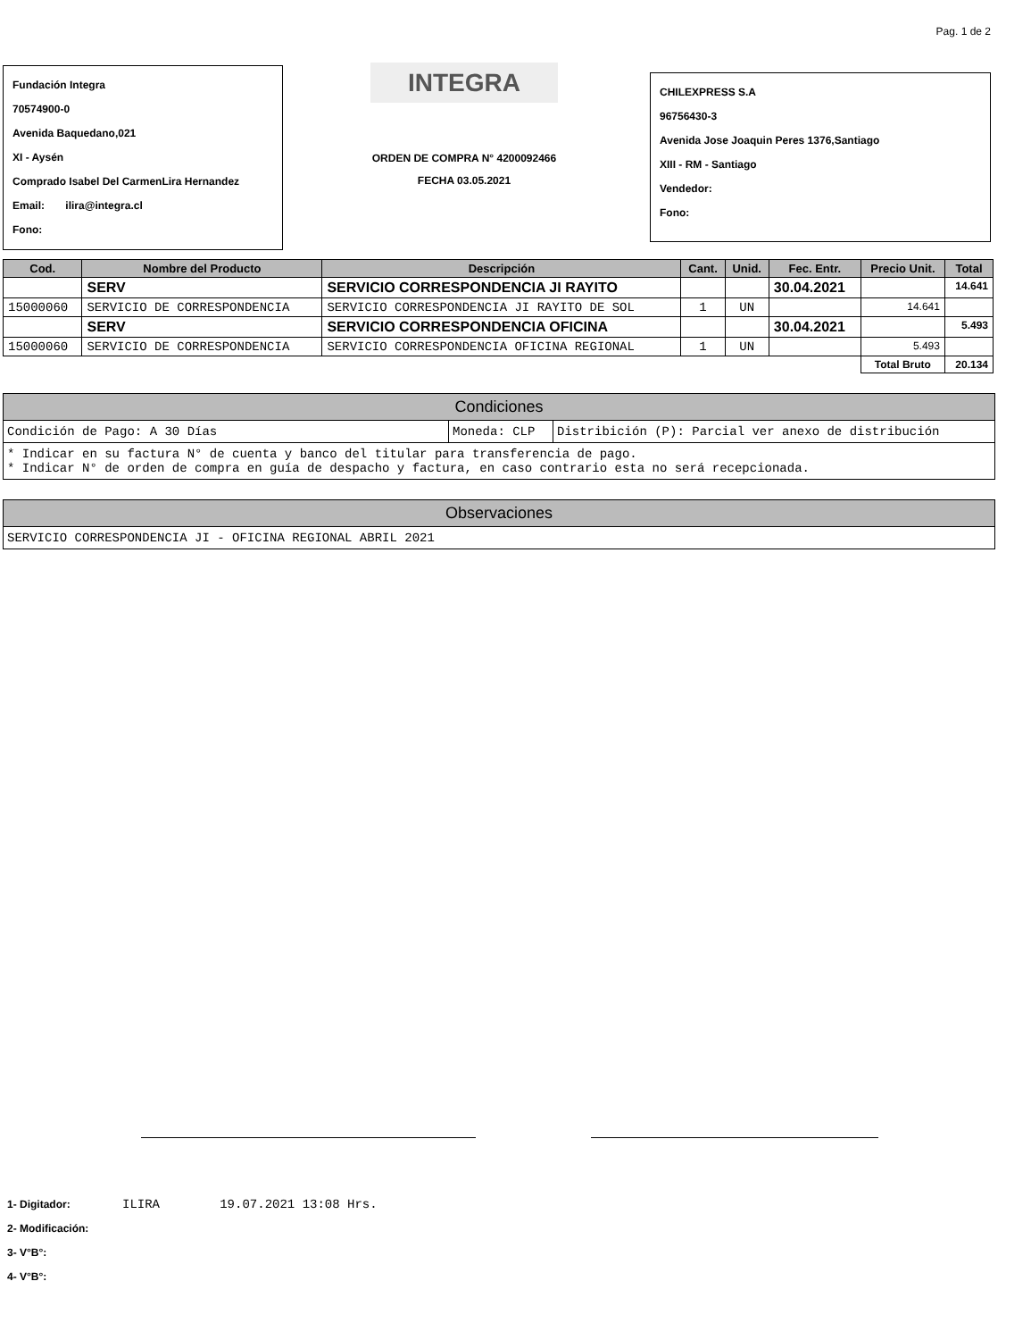Pag. 1 de 2
Fundación Integra
70574900-0
Avenida Baquedano,021
XI - Aysén
Comprado Isabel Del CarmenLira Hernandez
Email: ilira@integra.cl
Fono:
INTEGRA
ORDEN DE COMPRA N° 4200092466
FECHA 03.05.2021
CHILEXPRESS S.A
96756430-3
Avenida Jose Joaquin Peres 1376,Santiago
XIII - RM - Santiago
Vendedor:
Fono:
| Cod. | Nombre del Producto | Descripción | Cant. | Unid. | Fec. Entr. | Precio Unit. | Total |
| --- | --- | --- | --- | --- | --- | --- | --- |
| | SERV | SERVICIO CORRESPONDENCIA JI RAYITO | | | 30.04.2021 | | 14.641 |
| 15000060 | SERVICIO DE CORRESPONDENCIA | SERVICIO CORRESPONDENCIA JI RAYITO DE SOL | 1 | UN | | 14.641 | |
| | SERV | SERVICIO CORRESPONDENCIA OFICINA | | | 30.04.2021 | | 5.493 |
| 15000060 | SERVICIO DE CORRESPONDENCIA | SERVICIO CORRESPONDENCIA OFICINA REGIONAL | 1 | UN | | 5.493 | |
| | | | | | | Total Bruto | 20.134 |
Condiciones
Condición de Pago: A 30 Días Moneda: CLP Distribición (P): Parcial ver anexo de distribución
* Indicar en su factura N° de cuenta y banco del titular para transferencia de pago.
* Indicar N° de orden de compra en guía de despacho y factura, en caso contrario esta no será recepcionada.
Observaciones
SERVICIO CORRESPONDENCIA JI - OFICINA REGIONAL ABRIL 2021
1- Digitador: ILIRA 19.07.2021 13:08 Hrs.
2- Modificación:
3- V°B°:
4- V°B°: